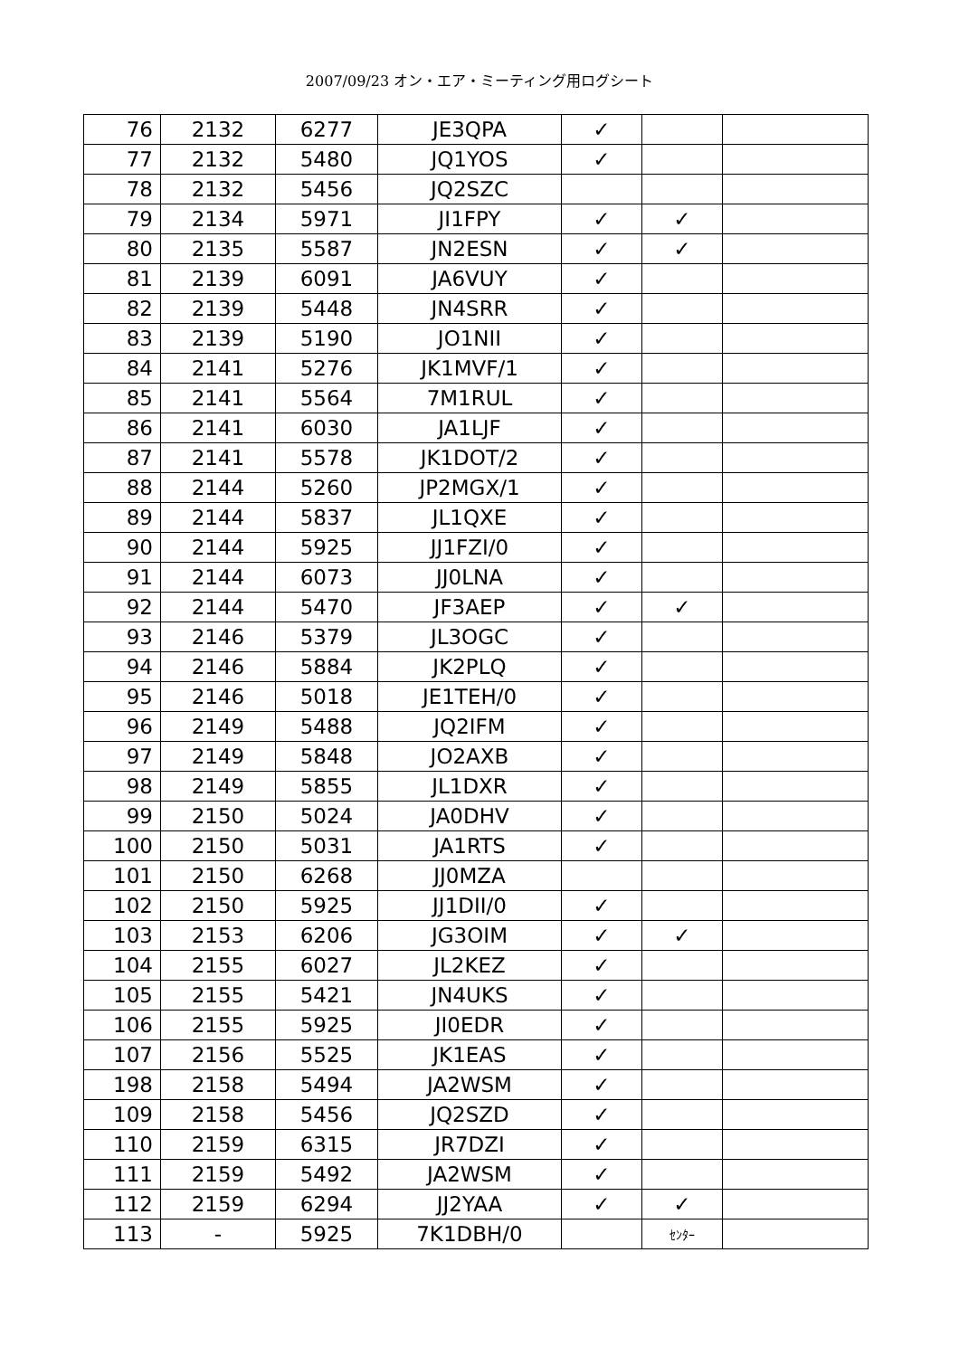2007/09/23 オン・エア・ミーティング用ログシート
| 76 | 2132 | 6277 | JE3QPA | ✓ | | |
| 77 | 2132 | 5480 | JQ1YOS | ✓ | | |
| 78 | 2132 | 5456 | JQ2SZC | | | |
| 79 | 2134 | 5971 | JI1FPY | ✓ | ✓ | |
| 80 | 2135 | 5587 | JN2ESN | ✓ | ✓ | |
| 81 | 2139 | 6091 | JA6VUY | ✓ | | |
| 82 | 2139 | 5448 | JN4SRR | ✓ | | |
| 83 | 2139 | 5190 | JO1NII | ✓ | | |
| 84 | 2141 | 5276 | JK1MVF/1 | ✓ | | |
| 85 | 2141 | 5564 | 7M1RUL | ✓ | | |
| 86 | 2141 | 6030 | JA1LJF | ✓ | | |
| 87 | 2141 | 5578 | JK1DOT/2 | ✓ | | |
| 88 | 2144 | 5260 | JP2MGX/1 | ✓ | | |
| 89 | 2144 | 5837 | JL1QXE | ✓ | | |
| 90 | 2144 | 5925 | JJ1FZI/0 | ✓ | | |
| 91 | 2144 | 6073 | JJ0LNA | ✓ | | |
| 92 | 2144 | 5470 | JF3AEP | ✓ | ✓ | |
| 93 | 2146 | 5379 | JL3OGC | ✓ | | |
| 94 | 2146 | 5884 | JK2PLQ | ✓ | | |
| 95 | 2146 | 5018 | JE1TEH/0 | ✓ | | |
| 96 | 2149 | 5488 | JQ2IFM | ✓ | | |
| 97 | 2149 | 5848 | JO2AXB | ✓ | | |
| 98 | 2149 | 5855 | JL1DXR | ✓ | | |
| 99 | 2150 | 5024 | JA0DHV | ✓ | | |
| 100 | 2150 | 5031 | JA1RTS | ✓ | | |
| 101 | 2150 | 6268 | JJ0MZA | | | |
| 102 | 2150 | 5925 | JJ1DII/0 | ✓ | | |
| 103 | 2153 | 6206 | JG3OIM | ✓ | ✓ | |
| 104 | 2155 | 6027 | JL2KEZ | ✓ | | |
| 105 | 2155 | 5421 | JN4UKS | ✓ | | |
| 106 | 2155 | 5925 | JI0EDR | ✓ | | |
| 107 | 2156 | 5525 | JK1EAS | ✓ | | |
| 198 | 2158 | 5494 | JA2WSM | ✓ | | |
| 109 | 2158 | 5456 | JQ2SZD | ✓ | | |
| 110 | 2159 | 6315 | JR7DZI | ✓ | | |
| 111 | 2159 | 5492 | JA2WSM | ✓ | | |
| 112 | 2159 | 6294 | JJ2YAA | ✓ | ✓ | |
| 113 | - | 5925 | 7K1DBH/0 | | ｾﾝﾀｰ | |